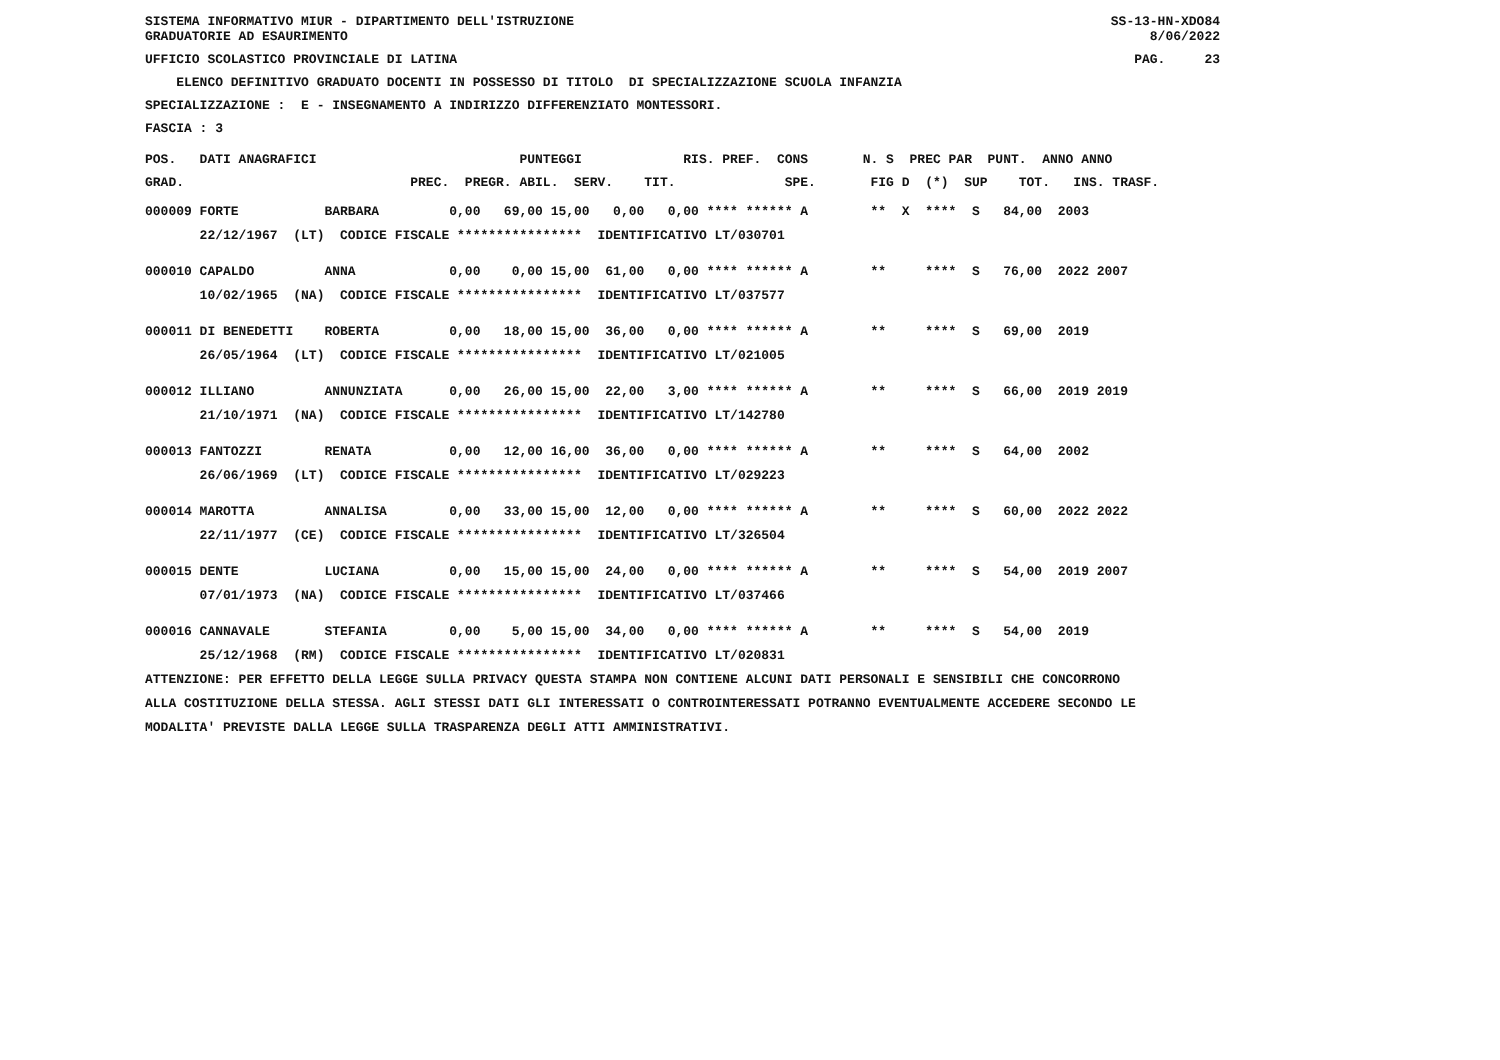SISTEMA INFORMATIVO MIUR - DIPARTIMENTO DELL'ISTRUZIONE GRADUATORIE AD ESAURIMENTO
SS-13-HN-XDO84 8/06/2022
UFFICIO SCOLASTICO PROVINCIALE DI LATINA
PAG. 23
ELENCO DEFINITIVO GRADUATO DOCENTI IN POSSESSO DI TITOLO DI SPECIALIZZAZIONE SCUOLA INFANZIA
SPECIALIZZAZIONE : E - INSEGNAMENTO A INDIRIZZO DIFFERENZIATO MONTESSORI.
FASCIA : 3
POS. DATI ANAGRAFICI PUNTEGGI RIS. PREF. CONS N. S PREC PAR PUNT. ANNO ANNO
GRAD. PREC. PREGR. ABIL. SERV. TIT. SPE. FIG D (*) SUP TOT. INS. TRASF.
| 000009 FORTE BARBARA 0,00 69,00 15,00 0,00 0,00 **** ****** A ** X **** S 84,00 2003 |
| 22/12/1967 (LT) CODICE FISCALE **************** IDENTIFICATIVO LT/030701 |
| 000010 CAPALDO ANNA 0,00 0,00 15,00 61,00 0,00 **** ****** A ** **** S 76,00 2022 2007 |
| 10/02/1965 (NA) CODICE FISCALE **************** IDENTIFICATIVO LT/037577 |
| 000011 DI BENEDETTI ROBERTA 0,00 18,00 15,00 36,00 0,00 **** ****** A ** **** S 69,00 2019 |
| 26/05/1964 (LT) CODICE FISCALE **************** IDENTIFICATIVO LT/021005 |
| 000012 ILLIANO ANNUNZIATA 0,00 26,00 15,00 22,00 3,00 **** ****** A ** **** S 66,00 2019 2019 |
| 21/10/1971 (NA) CODICE FISCALE **************** IDENTIFICATIVO LT/142780 |
| 000013 FANTOZZI RENATA 0,00 12,00 16,00 36,00 0,00 **** ****** A ** **** S 64,00 2002 |
| 26/06/1969 (LT) CODICE FISCALE **************** IDENTIFICATIVO LT/029223 |
| 000014 MAROTTA ANNALISA 0,00 33,00 15,00 12,00 0,00 **** ****** A ** **** S 60,00 2022 2022 |
| 22/11/1977 (CE) CODICE FISCALE **************** IDENTIFICATIVO LT/326504 |
| 000015 DENTE LUCIANA 0,00 15,00 15,00 24,00 0,00 **** ****** A ** **** S 54,00 2019 2007 |
| 07/01/1973 (NA) CODICE FISCALE **************** IDENTIFICATIVO LT/037466 |
| 000016 CANNAVALE STEFANIA 0,00 5,00 15,00 34,00 0,00 **** ****** A ** **** S 54,00 2019 |
| 25/12/1968 (RM) CODICE FISCALE **************** IDENTIFICATIVO LT/020831 |
ATTENZIONE: PER EFFETTO DELLA LEGGE SULLA PRIVACY QUESTA STAMPA NON CONTIENE ALCUNI DATI PERSONALI E SENSIBILI CHE CONCORRONO
ALLA COSTITUZIONE DELLA STESSA. AGLI STESSI DATI GLI INTERESSATI O CONTROINTERESSATI POTRANNO EVENTUALMENTE ACCEDERE SECONDO LE
MODALITA' PREVISTE DALLA LEGGE SULLA TRASPARENZA DEGLI ATTI AMMINISTRATIVI.